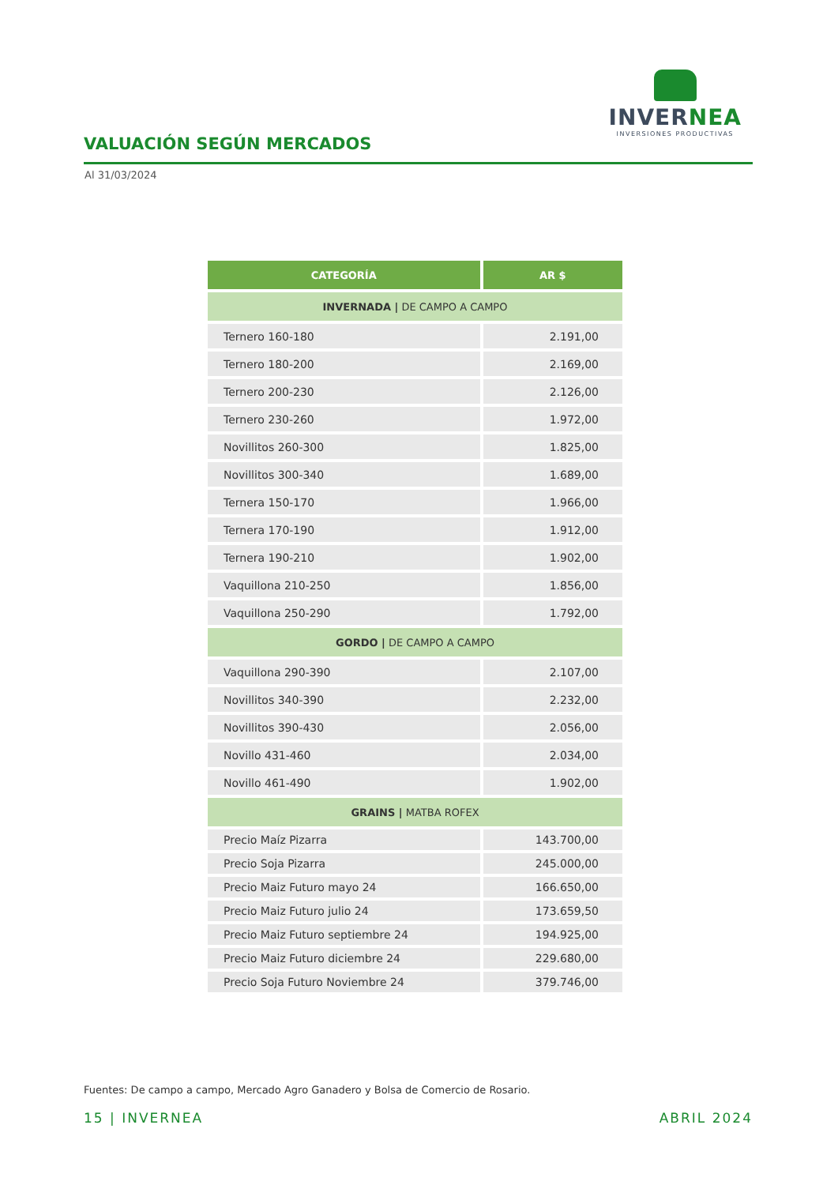INVERNEA
INVERSIONES PRODUCTIVAS
VALUACIÓN SEGÚN MERCADOS
Al 31/03/2024
| CATEGORÍA | AR $ |
| --- | --- |
| INVERNADA / DE CAMPO A CAMPO | |
| Ternero 160-180 | 2.191,00 |
| Ternero 180-200 | 2.169,00 |
| Ternero 200-230 | 2.126,00 |
| Ternero 230-260 | 1.972,00 |
| Novillitos 260-300 | 1.825,00 |
| Novillitos 300-340 | 1.689,00 |
| Ternera 150-170 | 1.966,00 |
| Ternera 170-190 | 1.912,00 |
| Ternera 190-210 | 1.902,00 |
| Vaquillona 210-250 | 1.856,00 |
| Vaquillona 250-290 | 1.792,00 |
| GORDO / DE CAMPO A CAMPO | |
| Vaquillona 290-390 | 2.107,00 |
| Novillitos 340-390 | 2.232,00 |
| Novillitos 390-430 | 2.056,00 |
| Novillo 431-460 | 2.034,00 |
| Novillo 461-490 | 1.902,00 |
| GRAINS / MATBA ROFEX | |
| Precio Maíz Pizarra | 143.700,00 |
| Precio Soja Pizarra | 245.000,00 |
| Precio Maiz Futuro mayo 24 | 166.650,00 |
| Precio Maiz Futuro julio 24 | 173.659,50 |
| Precio Maiz Futuro septiembre 24 | 194.925,00 |
| Precio Maiz Futuro diciembre 24 | 229.680,00 |
| Precio Soja Futuro Noviembre 24 | 379.746,00 |
Fuentes: De campo a campo, Mercado Agro Ganadero y Bolsa de Comercio de Rosario.
15 | INVERNEA ABRIL 2024